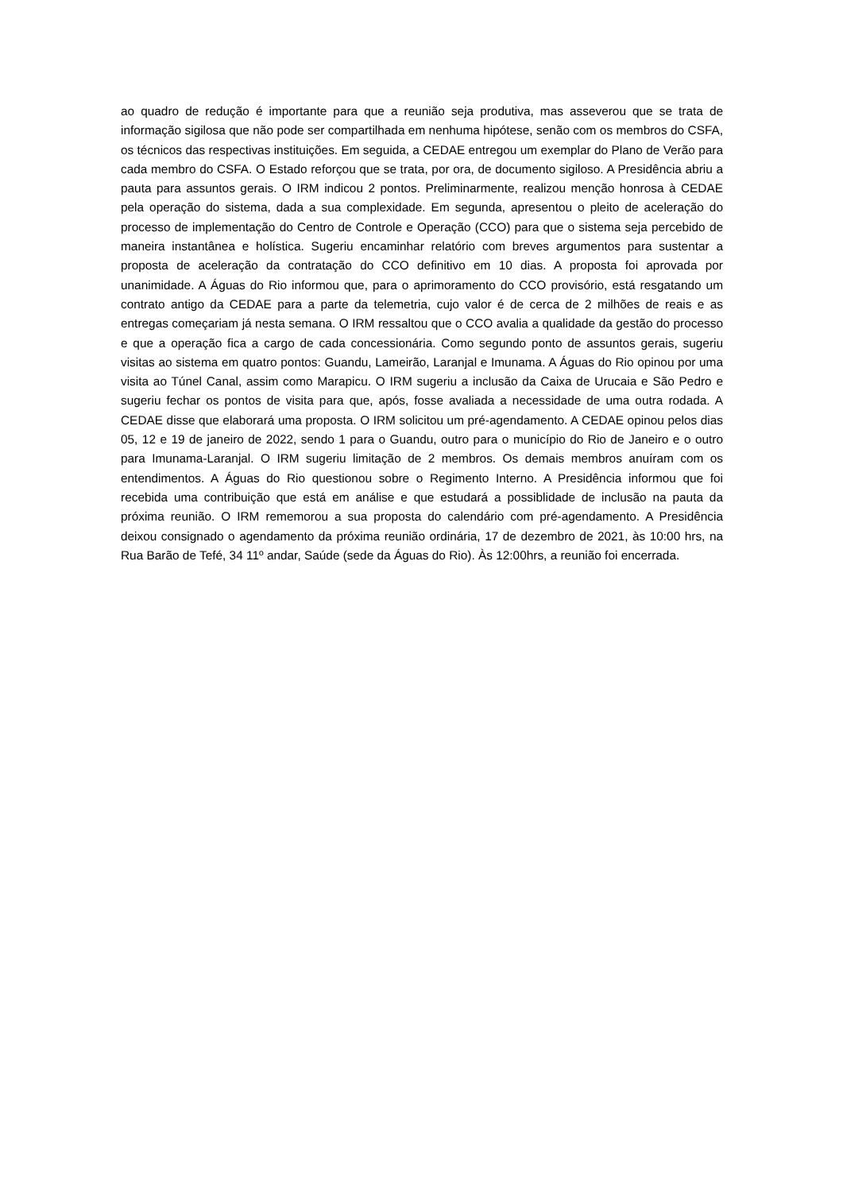ao quadro de redução é importante para que a reunião seja produtiva, mas asseverou que se trata de informação sigilosa que não pode ser compartilhada em nenhuma hipótese, senão com os membros do CSFA, os técnicos das respectivas instituições. Em seguida, a CEDAE entregou um exemplar do Plano de Verão para cada membro do CSFA. O Estado reforçou que se trata, por ora, de documento sigiloso. A Presidência abriu a pauta para assuntos gerais. O IRM indicou 2 pontos. Preliminarmente, realizou menção honrosa à CEDAE pela operação do sistema, dada a sua complexidade. Em segunda, apresentou o pleito de aceleração do processo de implementação do Centro de Controle e Operação (CCO) para que o sistema seja percebido de maneira instantânea e holística. Sugeriu encaminhar relatório com breves argumentos para sustentar a proposta de aceleração da contratação do CCO definitivo em 10 dias. A proposta foi aprovada por unanimidade. A Águas do Rio informou que, para o aprimoramento do CCO provisório, está resgatando um contrato antigo da CEDAE para a parte da telemetria, cujo valor é de cerca de 2 milhões de reais e as entregas começariam já nesta semana. O IRM ressaltou que o CCO avalia a qualidade da gestão do processo e que a operação fica a cargo de cada concessionária. Como segundo ponto de assuntos gerais, sugeriu visitas ao sistema em quatro pontos: Guandu, Lameirão, Laranjal e Imunama. A Águas do Rio opinou por uma visita ao Túnel Canal, assim como Marapicu. O IRM sugeriu a inclusão da Caixa de Urucaia e São Pedro e sugeriu fechar os pontos de visita para que, após, fosse avaliada a necessidade de uma outra rodada. A CEDAE disse que elaborará uma proposta. O IRM solicitou um pré-agendamento. A CEDAE opinou pelos dias 05, 12 e 19 de janeiro de 2022, sendo 1 para o Guandu, outro para o município do Rio de Janeiro e o outro para Imunama-Laranjal. O IRM sugeriu limitação de 2 membros. Os demais membros anuíram com os entendimentos. A Águas do Rio questionou sobre o Regimento Interno. A Presidência informou que foi recebida uma contribuição que está em análise e que estudará a possiblidade de inclusão na pauta da próxima reunião. O IRM rememorou a sua proposta do calendário com pré-agendamento. A Presidência deixou consignado o agendamento da próxima reunião ordinária, 17 de dezembro de 2021, às 10:00 hrs, na Rua Barão de Tefé, 34 11º andar, Saúde (sede da Águas do Rio). Às 12:00hrs, a reunião foi encerrada.